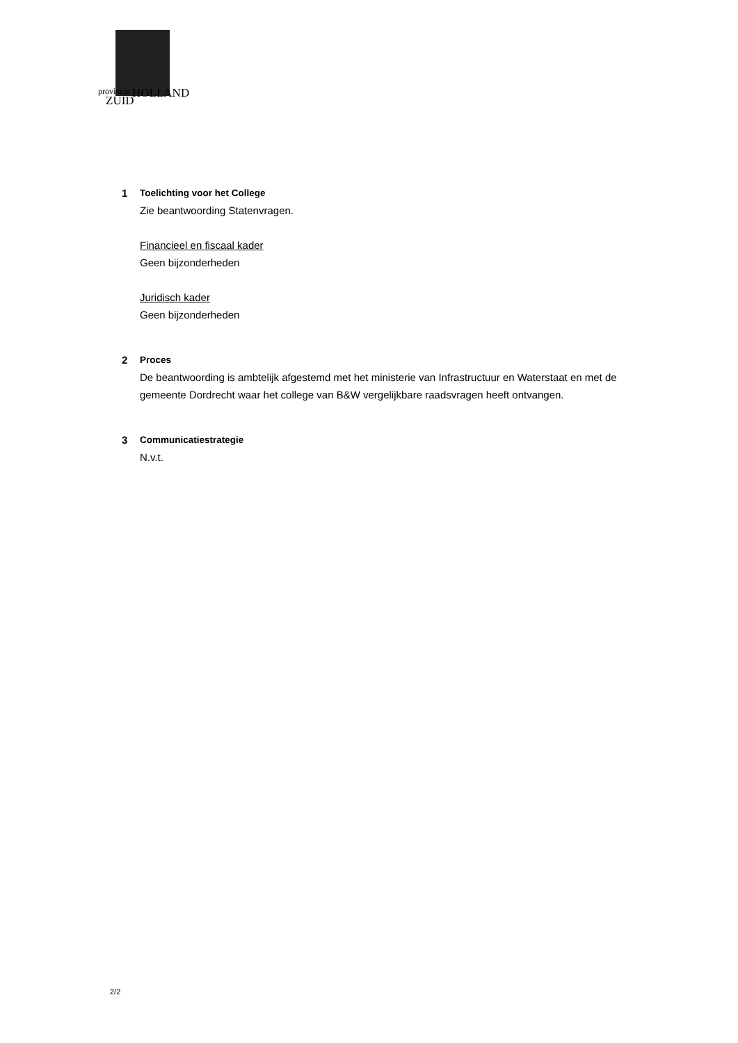provincie
ZUID
HOLLAND
1 Toelichting voor het College
Zie beantwoording Statenvragen.
Financieel en fiscaal kader
Geen bijzonderheden
Juridisch kader
Geen bijzonderheden
2 Proces
De beantwoording is ambtelijk afgestemd met het ministerie van Infrastructuur en Waterstaat en met de gemeente Dordrecht waar het college van B&W vergelijkbare raadsvragen heeft ontvangen.
3 Communicatiestrategie
N.v.t.
2/2